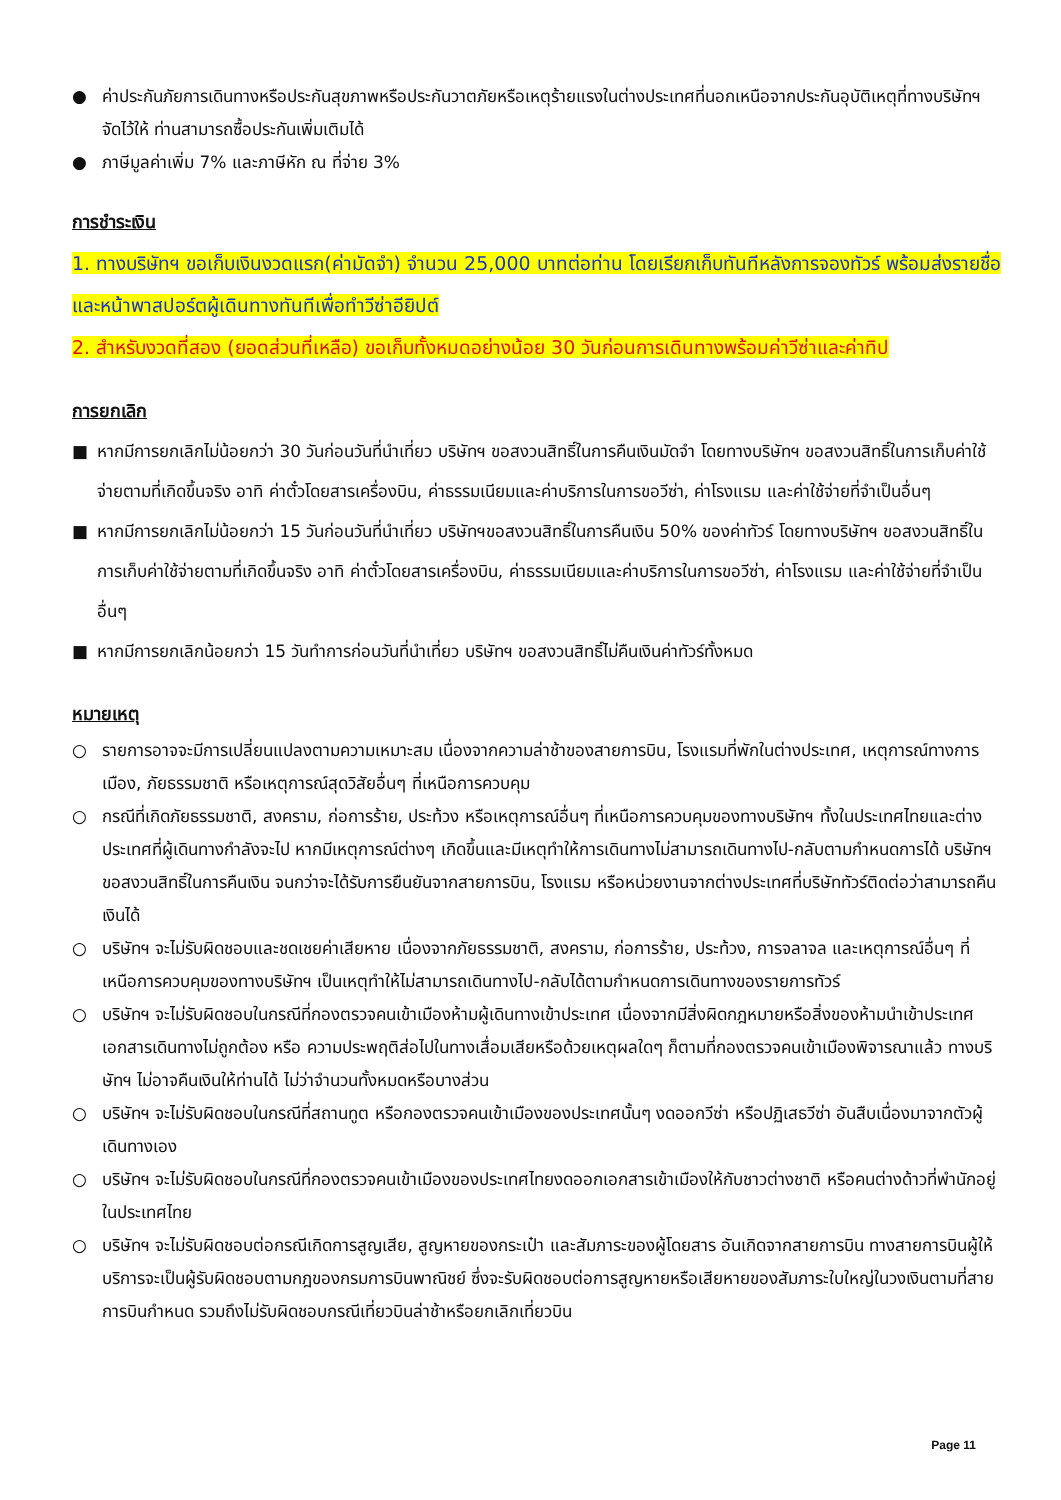● ค่าประกันภัยการเดินทางหรือประกันสุขภาพหรือประกันวาตภัยหรือเหตุร้ายแรงในต่างประเทศที่นอกเหนือจากประกันอุบัติเหตุที่ทางบริษัทฯ จัดไว้ให้ ท่านสามารถซื้อประกันเพิ่มเติมได้
● ภาษีมูลค่าเพิ่ม 7% และภาษีหัก ณ ที่จ่าย 3%
การชำระเงิน
1. ทางบริษัทฯ ขอเก็บเงินงวดแรก(ค่ามัดจำ) จำนวน 25,000 บาทต่อท่าน โดยเรียกเก็บทันทีหลังการจองทัวร์ พร้อมส่งรายชื่อและหน้าพาสปอร์ตผู้เดินทางทันทีเพื่อทำวีซ่าอียิปต์
2. สำหรับงวดที่สอง (ยอดส่วนที่เหลือ) ขอเก็บทั้งหมดอย่างน้อย 30 วันก่อนการเดินทางพร้อมค่าวีซ่าและค่าทิป
การยกเลิก
■ หากมีการยกเลิกไม่น้อยกว่า 30 วันก่อนวันที่นำเที่ยว บริษัทฯ ขอสงวนสิทธิ์ในการคืนเงินมัดจำ โดยทางบริษัทฯ ขอสงวนสิทธิ์ในการเก็บค่าใช้จ่ายตามที่เกิดขึ้นจริง อาทิ ค่าตั๋วโดยสารเครื่องบิน, ค่าธรรมเนียมและค่าบริการในการขอวีซ่า, ค่าโรงแรม และค่าใช้จ่ายที่จำเป็นอื่นๆ
■ หากมีการยกเลิกไม่น้อยกว่า 15 วันก่อนวันที่นำเที่ยว บริษัทฯขอสงวนสิทธิ์ในการคืนเงิน 50% ของค่าทัวร์ โดยทางบริษัทฯ ขอสงวนสิทธิ์ในการเก็บค่าใช้จ่ายตามที่เกิดขึ้นจริง อาทิ ค่าตั๋วโดยสารเครื่องบิน, ค่าธรรมเนียมและค่าบริการในการขอวีซ่า, ค่าโรงแรม และค่าใช้จ่ายที่จำเป็นอื่นๆ
■ หากมีการยกเลิกน้อยกว่า 15 วันทำการก่อนวันที่นำเที่ยว บริษัทฯ ขอสงวนสิทธิ์ไม่คืนเงินค่าทัวร์ทั้งหมด
หมายเหตุ
○ รายการอาจจะมีการเปลี่ยนแปลงตามความเหมาะสม เนื่องจากความล่าช้าของสายการบิน, โรงแรมที่พักในต่างประเทศ, เหตุการณ์ทางการเมือง, ภัยธรรมชาติ หรือเหตุการณ์สุดวิสัยอื่นๆ ที่เหนือการควบคุม
○ กรณีที่เกิดภัยธรรมชาติ, สงคราม, ก่อการร้าย, ประท้วง หรือเหตุการณ์อื่นๆ ที่เหนือการควบคุมของทางบริษัทฯ ทั้งในประเทศไทยและต่างประเทศที่ผู้เดินทางกำลังจะไป หากมีเหตุการณ์ต่างๆ เกิดขึ้นและมีเหตุทำให้การเดินทางไม่สามารถเดินทางไป-กลับตามกำหนดการได้ บริษัทฯ ขอสงวนสิทธิ์ในการคืนเงิน จนกว่าจะได้รับการยืนยันจากสายการบิน, โรงแรม หรือหน่วยงานจากต่างประเทศที่บริษัททัวร์ติดต่อว่าสามารถคืนเงินได้
○ บริษัทฯ จะไม่รับผิดชอบและชดเชยค่าเสียหาย เนื่องจากภัยธรรมชาติ, สงคราม, ก่อการร้าย, ประท้วง, การจลาจล และเหตุการณ์อื่นๆ ที่เหนือการควบคุมของทางบริษัทฯ เป็นเหตุทำให้ไม่สามารถเดินทางไป-กลับได้ตามกำหนดการเดินทางของรายการทัวร์
○ บริษัทฯ จะไม่รับผิดชอบในกรณีที่กองตรวจคนเข้าเมืองห้ามผู้เดินทางเข้าประเทศ เนื่องจากมีสิ่งผิดกฎหมายหรือสิ่งของห้ามนำเข้าประเทศ เอกสารเดินทางไม่ถูกต้อง หรือ ความประพฤติส่อไปในทางเสื่อมเสียหรือด้วยเหตุผลใดๆ ก็ตามที่กองตรวจคนเข้าเมืองพิจารณาแล้ว ทางบริษัทฯ ไม่อาจคืนเงินให้ท่านได้ ไม่ว่าจำนวนทั้งหมดหรือบางส่วน
○ บริษัทฯ จะไม่รับผิดชอบในกรณีที่สถานทูต หรือกองตรวจคนเข้าเมืองของประเทศนั้นๆ งดออกวีซ่า หรือปฏิเสธวีซ่า อันสืบเนื่องมาจากตัวผู้เดินทางเอง
○ บริษัทฯ จะไม่รับผิดชอบในกรณีที่กองตรวจคนเข้าเมืองของประเทศไทยงดออกเอกสารเข้าเมืองให้กับชาวต่างชาติ หรือคนต่างด้าวที่พำนักอยู่ในประเทศไทย
○ บริษัทฯ จะไม่รับผิดชอบต่อกรณีเกิดการสูญเสีย, สูญหายของกระเป๋า และสัมภาระของผู้โดยสาร อันเกิดจากสายการบิน ทางสายการบินผู้ให้บริการจะเป็นผู้รับผิดชอบตามกฎของกรมการบินพาณิชย์ ซึ่งจะรับผิดชอบต่อการสูญหายหรือเสียหายของสัมภาระใบใหญ่ในวงเงินตามที่สายการบินกำหนด รวมถึงไม่รับผิดชอบกรณีเที่ยวบินล่าช้าหรือยกเลิกเที่ยวบิน
Page 11